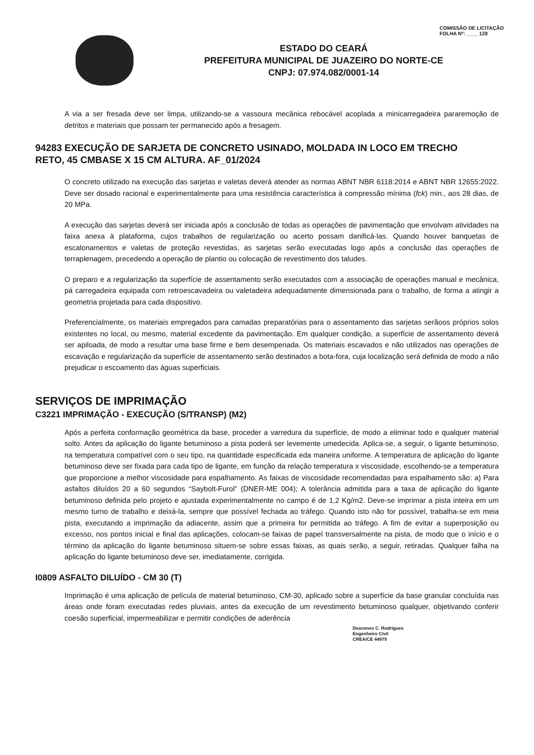COMISSÃO DE LICITAÇÃO
FOLHA Nº: ____ 128
ESTADO DO CEARÁ
PREFEITURA MUNICIPAL DE JUAZEIRO DO NORTE-CE
CNPJ: 07.974.082/0001-14
A via a ser fresada deve ser limpa, utilizando-se a vassoura mecânica rebocável acoplada a minicarregadeira pararemoção de detritos e materiais que possam ter permanecido após a fresagem.
94283 EXECUÇÃO DE SARJETA DE CONCRETO USINADO, MOLDADA IN LOCO EM TRECHO RETO, 45 CMBASE X 15 CM ALTURA. AF_01/2024
O concreto utilizado na execução das sarjetas e valetas deverá atender as normas ABNT NBR 6118:2014 e ABNT NBR 12655:2022. Deve ser dosado racional e experimentalmente para uma resistência característica à compressão mínima (fck) min., aos 28 dias, de 20 MPa.
A execução das sarjetas deverá ser iniciada após a conclusão de todas as operações de pavimentação que envolvam atividades na faixa anexa à plataforma, cujos trabalhos de regularização ou acerto possam danificá-las. Quando houver banquetas de escalonamentos e valetas de proteção revestidas, as sarjetas serão executadas logo após a conclusão das operações de terraplenagem, precedendo a operação de plantio ou colocação de revestimento dos taludes.
O preparo e a regularização da superfície de assentamento serão executados com a associação de operações manual e mecânica, pá carregadeira equipada com retroescavadeira ou valetadeira adequadamente dimensionada para o trabalho, de forma a atingir a geometria projetada para cada dispositivo.
Preferencialmente, os materiais empregados para camadas preparatórias para o assentamento das sarjetas serãoos próprios solos existentes no local, ou mesmo, material excedente da pavimentação. Em qualquer condição, a superfície de assentamento deverá ser apiloada, de modo a resultar uma base firme e bem desempenada. Os materiais escavados e não utilizados nas operações de escavação e regularização da superfície de assentamento serão destinados a bota-fora, cuja localização será definida de modo a não prejudicar o escoamento das águas superficiais.
SERVIÇOS DE IMPRIMAÇÃO
C3221 IMPRIMAÇÃO - EXECUÇÃO (S/TRANSP) (M2)
Após a perfeita conformação geométrica da base, proceder a varredura da superfície, de modo a eliminar todo e qualquer material solto. Antes da aplicação do ligante betuminoso a pista poderá ser levemente umedecida. Aplica-se, a seguir, o ligante betuminoso, na temperatura compatível com o seu tipo, na quantidade especificada eda maneira uniforme. A temperatura de aplicação do ligante betuminoso deve ser fixada para cada tipo de ligante, em função da relação temperatura x viscosidade, escolhendo-se a temperatura que proporcione a melhor viscosidade para espalhamento. As faixas de viscosidade recomendadas para espalhamento são: a) Para asfaltos diluídos 20 a 60 segundos “Saybolt-Furol” (DNER-ME 004); A tolerância admitida para a taxa de aplicação do ligante betuminoso definida pelo projeto e ajustada experimentalmente no campo é de 1,2 Kg/m2. Deve-se imprimar a pista inteira em um mesmo turno de trabalho e deixá-la, sempre que possível fechada ao tráfego. Quando isto não for possível, trabalha-se em meia pista, executando a imprimação da adiacente, assim que a primeira for permitida ao tráfego. A fim de evitar a superposição ou excesso, nos pontos inicial e final das aplicações, colocam-se faixas de papel transversalmente na pista, de modo que o início e o término da aplicação do ligante betuminoso situem-se sobre essas faixas, as quais serão, a seguir, retiradas. Qualquer falha na aplicação do ligante betuminoso deve ser, imediatamente, corrigida.
I0809 ASFALTO DILUÍDO - CM 30 (T)
Imprimação é uma aplicação de película de material betuminoso, CM-30, aplicado sobre a superfície da base granular concluída nas áreas onde foram executadas redes pluviais, antes da execução de um revestimento betuminoso qualquer, objetivando conferir coesão superficial, impermeabilizar e permitir condições de aderência
Deocenes C. Rodrigues
Engenheiro Civil
CREA/CE 44979